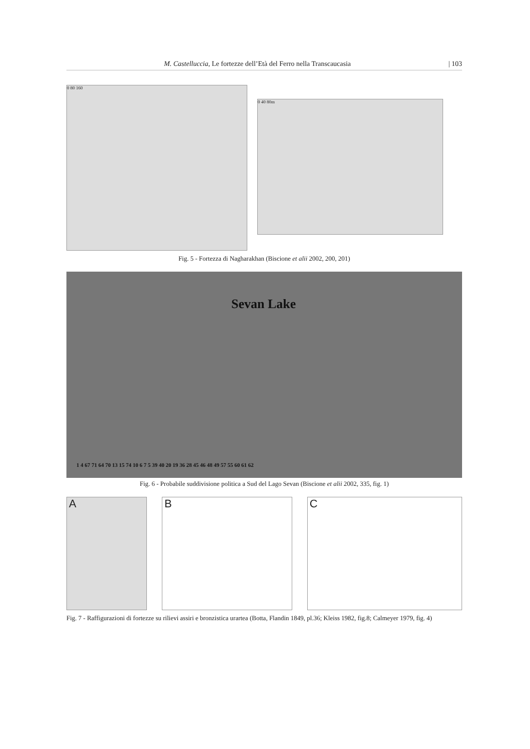M. Castelluccia, Le fortezze dell’Età del Ferro nella Transcaucasia | 103
0 80 160
0 40 80m
Fig. 5 - Fortezza di Nagharakhan (Biscione et alii 2002, 200, 201)
Sevan Lake
1 4 67 71 64 70 13 15 74 10 6 7 5 39 40 20 19 36 28 45 46 48 49 57 55 60 61 62
Fig. 6 - Probabile suddivisione politica a Sud del Lago Sevan (Biscione et alii 2002, 335, fig. 1)
A B C
Fig. 7 - Raffigurazioni di fortezze su rilievi assiri e bronzistica urartea (Botta, Flandin 1849, pl.36; Kleiss 1982, fig.8; Calmeyer 1979, fig. 4)